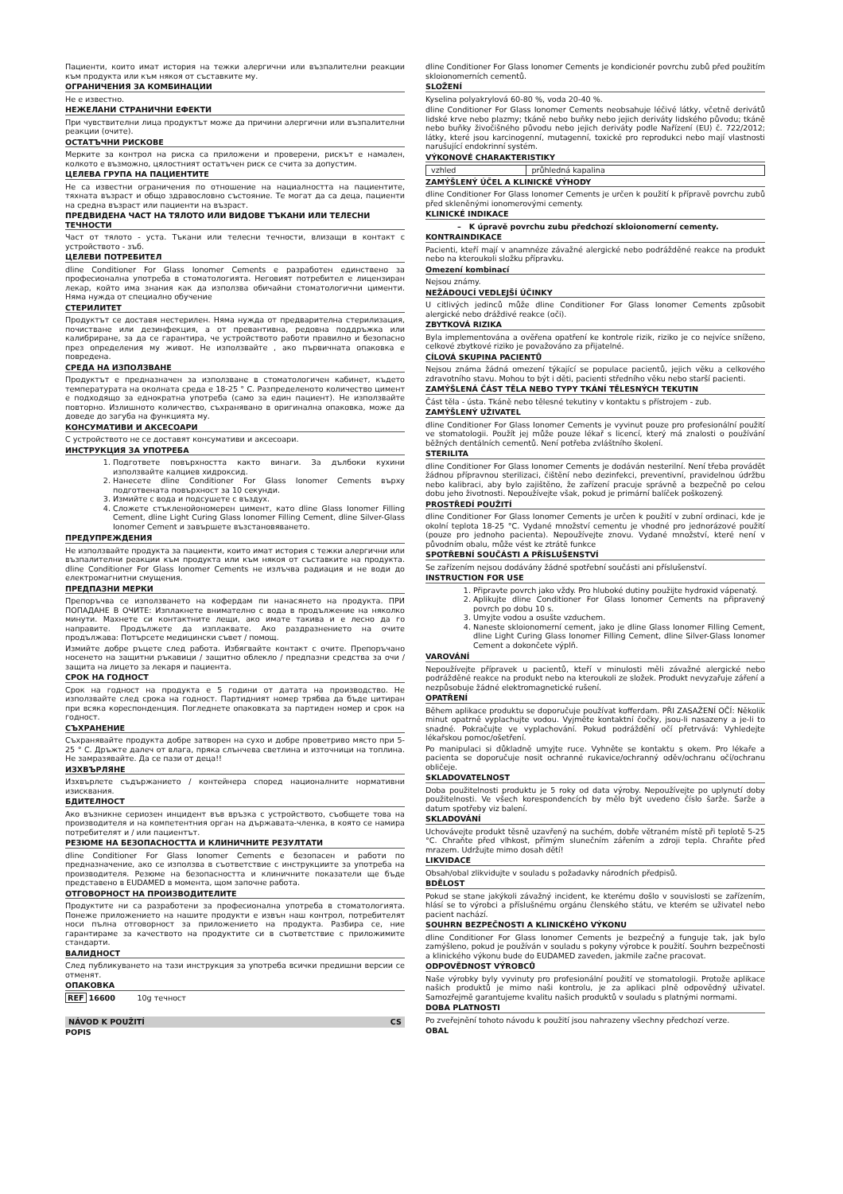Пациенти, които имат история на тежки алергични или възпалителни реакции към продукта или към някоя от съставките му.
ОГРАНИЧЕНИЯ ЗА КОМБИНАЦИИ
Не е известно.
НЕЖЕЛАНИ СТРАНИЧНИ ЕФЕКТИ
При чувствителни лица продуктът може да причини алергични или възпалителни реакции (очите).
ОСТАТЪЧНИ РИСКОВЕ
Мерките за контрол на риска са приложени и проверени, рискът е намален, колкото е възможно, цялостният остатъчен риск се счита за допустим.
ЦЕЛЕВА ГРУПА НА ПАЦИЕНТИТЕ
Не са известни ограничения по отношение на нациалността на пациентите, тяхната възраст и общо здравословно състояние. Те могат да са деца, пациенти на средна възраст или пациенти на възраст.
ПРЕДВИДЕНА ЧАСТ НА ТЯЛОТО ИЛИ ВИДОВЕ ТЪКАНИ ИЛИ ТЕЛЕСНИ ТЕЧНОСТИ
Част от тялото - уста. Тъкани или телесни течности, влизащи в контакт с устройството - зъб.
ЦЕЛЕВИ ПОТРЕБИТЕЛ
dline Conditioner For Glass Ionomer Cements е разработен единствено за професионална употреба в стоматологията. Неговият потребител е лицензиран лекар, който има знания как да използва обичайни стоматологични цименти. Няма нужда от специално обучение
СТЕРИЛИТЕТ
Продуктът се доставя нестерилен. Няма нужда от предварителна стерилизация, почистване или дезинфекция, а от превантивна, редовна поддръжка или калибриране, за да се гарантира, че устройството работи правилно и безопасно през определения му живот. Не използвайте , ако първичната опаковка е повредена.
СРЕДА НА ИЗПОЛЗВАНЕ
Продуктът е предназначен за използване в стоматологичен кабинет, където температурата на околната среда е 18-25 ° C. Разпределеното количество цимент е подходящо за еднократна употреба (само за един пациент). Не използвайте повторно. Излишното количество, съхранявано в оригинална опаковка, може да доведе до загуба на функцията му.
КОНСУМАТИВИ И АКСЕСОАРИ
С устройството не се доставят консумативи и аксесоари.
ИНСТРУКЦИЯ ЗА УПОТРЕБА
1. Подгответе повърхността както винаги. За дълбоки кухини използвайте калциев хидроксид.
2. Нанесете dline Conditioner For Glass Ionomer Cements върху подготвената повърхност за 10 секунди.
3. Измийте с вода и подсушете с въздух.
4. Сложете стъкленойономерен цимент, като dline Glass Ionomer Filling Cement, dline Light Curing Glass Ionomer Filling Cement, dline Silver-Glass Ionomer Cement и завършете възстановяването.
ПРЕДУПРЕЖДЕНИЯ
Не използвайте продукта за пациенти, които имат история с тежки алергични или възпалителни реакции към продукта или към някоя от съставките на продукта. dline Conditioner For Glass Ionomer Cements не излъчва радиация и не води до електромагнитни смущения.
ПРЕДПАЗНИ МЕРКИ
Препоръчва се използването на кофердам пи нанасянето на продукта. ПРИ ПОПАДАНЕ В ОЧИТЕ: Изплакнете внимателно с вода в продължение на няколко минути. Махнете си контактните лещи, ако имате такива и е лесно да го направите. Продължете да изплаквате. Ако раздразнението на очите продължава: Потърсете медицински съвет / помощ.
Измийте добре ръцете след работа. Избягвайте контакт с очите. Препоръчано носенето на защитни ръкавици / защитно облекло / предпазни средства за очи / защита на лицето за лекаря и пациента.
СРОК НА ГОДНОСТ
Срок на годност на продукта е 5 години от датата на производство. Не използвайте след срока на годност. Партидният номер трябва да бъде цитиран при всяка кореспонденция. Погледнете опаковката за партиден номер и срок на годност.
СЪХРАНЕНИЕ
Съхранявайте продукта добре затворен на сухо и добре проветриво място при 5-25 ° C. Дръжте далеч от влага, пряка слънчева светлина и източници на топлина. Не замразявайте. Да се пази от деца!!
ИЗХВЪРЛЯНЕ
Изхвърлете съдържанието / контейнера според националните нормативни изисквания.
БДИТЕЛНОСТ
Ако възникне сериозен инцидент във връзка с устройството, съобщете това на производителя и на компетентния орган на държавата-членка, в която се намира потребителят и / или пациентът.
РЕЗЮМЕ НА БЕЗОПАСНОСТТА И КЛИНИЧНИТЕ РЕЗУЛТАТИ
dline Conditioner For Glass Ionomer Cements е безопасен и работи по предназначение, ако се използва в съответствие с инструкциите за употреба на производителя. Резюме на безопасността и клиничните показатели ще бъде представено в EUDAMED в момента, щом започне работа.
ОТГОВОРНОСТ НА ПРОИЗВОДИТЕЛИТЕ
Продуктите ни са разработени за професионална употреба в стоматологията. Понеже приложението на нашите продукти е извън наш контрол, потребителят носи пълна отговорност за приложението на продукта. Разбира се, ние гарантираме за качеството на продуктите си в съответствие с приложимите стандарти.
ВАЛИДНОСТ
След публикуването на тази инструкция за употреба всички предишни версии се отменят.
ОПАКОВКА
REF 16600 10g течност
NÁVOD K POUŽITÍ CS
POPIS
dline Conditioner For Glass Ionomer Cements je kondicionér povrchu zubů před použitím skloionomerních cementů.
SLOŽENÍ
Kyselina polyakrylová 60-80 %, voda 20-40 %.
dline Conditioner For Glass Ionomer Cements neobsahuje léčivé látky, včetně derivátů lidské krve nebo plazmy; tkáně nebo buňky nebo jejich deriváty lidského původu; tkáně nebo buňky živočišného původu nebo jejich deriváty podle Nařízení (EU) č. 722/2012; látky, které jsou karcinogenní, mutagenní, toxické pro reprodukci nebo mají vlastnosti narušující endokrinní systém.
VÝKONOVÉ CHARAKTERISTIKY
| vzhled | průhledná kapalina |
ZAMÝŠLENÝ ÚČEL A KLINICKÉ VÝHODY
dline Conditioner For Glass Ionomer Cements je určen k použití k přípravě povrchu zubů před skleněnými ionomerovými cementy.
KLINICKÉ INDIKACE
– K úpravě povrchu zubu předchozí skloionomerní cementy.
KONTRAINDIKACE
Pacienti, kteří mají v anamnéze závažné alergické nebo podrážděné reakce na produkt nebo na kteroukoli složku přípravku.
Omezení kombinací
Nejsou známy.
NEŽÁDOUCÍ VEDLEJŠÍ ÚČINKY
U citlivých jedinců může dline Conditioner For Glass Ionomer Cements způsobit alergické nebo dráždivé reakce (oči).
ZBYTKOVÁ RIZIKA
Byla implementována a ověřena opatření ke kontrole rizik, riziko je co nejvíce sníženo, celkové zbytkové riziko je považováno za přijatelné.
CÍLOVÁ SKUPINA PACIENTŮ
Nejsou známa žádná omezení týkající se populace pacientů, jejich věku a celkového zdravotního stavu. Mohou to být i děti, pacienti středního věku nebo starší pacienti.
ZAMÝŠLENÁ ČÁST TĚLA NEBO TYPY TKÁNÍ TĚLESNÝCH TEKUTIN
Část těla - ústa. Tkáně nebo tělesné tekutiny v kontaktu s přístrojem - zub.
ZAMÝŠLENÝ UŽIVATEL
dline Conditioner For Glass Ionomer Cements je vyvinut pouze pro profesionální použití ve stomatologii. Použít jej může pouze lékař s licencí, který má znalosti o používání běžných dentálních cementů. Není potřeba zvláštního školení.
STERILITA
dline Conditioner For Glass Ionomer Cements je dodáván nesterilní. Není třeba provádět žádnou přípravnou sterilizaci, čištění nebo dezinfekci, preventivní, pravidelnou údržbu nebo kalibraci, aby bylo zajištěno, že zařízení pracuje správně a bezpečně po celou dobu jeho životnosti. Nepoužívejte však, pokud je primární balíček poškozený.
PROSTŘEDÍ POUŽITÍ
dline Conditioner For Glass Ionomer Cements je určen k použití v zubní ordinaci, kde je okolní teplota 18-25 °C. Vydané množství cementu je vhodné pro jednorázové použití (pouze pro jednoho pacienta). Nepoužívejte znovu. Vydané množství, které není v původním obalu, může vést ke ztrátě funkce
SPOTŘEBNÍ SOUČÁSTI A PŘÍSLUŠENSTVÍ
Se zařízením nejsou dodávány žádné spotřební součásti ani příslušenství.
INSTRUCTION FOR USE
1. Připravte povrch jako vždy. Pro hluboké dutiny použijte hydroxid vápenatý.
2. Aplikujte dline Conditioner For Glass Ionomer Cements na připravený povrch po dobu 10 s.
3. Umyjte vodou a osušte vzduchem.
4. Naneste skloionomerní cement, jako je dline Glass Ionomer Filling Cement, dline Light Curing Glass Ionomer Filling Cement, dline Silver-Glass Ionomer Cement a dokončete výplň.
VAROVÁNÍ
Nepoužívejte přípravek u pacientů, kteří v minulosti měli závažné alergické nebo podrážděné reakce na produkt nebo na kteroukoli ze složek. Produkt nevyzařuje záření a nezpůsobuje žádné elektromagnetické rušení.
OPATŘENÍ
Během aplikace produktu se doporučuje používat kofferdam. PŘI ZASAŽENÍ OČÍ: Několik minut opatrně vyplachujte vodou. Vyjměte kontaktní čočky, jsou-li nasazeny a je-li to snadné. Pokračujte ve vyplachování. Pokud podráždění očí přetrvává: Vyhledejte lékařskou pomoc/ošetření.
Po manipulaci si důkladně umyjte ruce. Vyhněte se kontaktu s okem. Pro lékaře a pacienta se doporučuje nosit ochranné rukavice/ochranný oděv/ochranu očí/ochranu obličeje.
SKLADOVATELNOST
Doba použitelnosti produktu je 5 roky od data výroby. Nepoužívejte po uplynutí doby použitelnosti. Ve všech korespondencích by mělo být uvedeno číslo šarže. Šarže a datum spotřeby viz balení.
SKLADOVÁNÍ
Uchovávejte produkt těsně uzavřený na suchém, dobře větraném místě při teplotě 5-25 °C. Chraňte před vlhkost, přímým slunečním zářením a zdroji tepla. Chraňte před mrazem. Udržujte mimo dosah dětí!
LIKVIDACE
Obsah/obal zlikvidujte v souladu s požadavky národních předpisů.
BDĚLOST
Pokud se stane jakýkoli závažný incident, ke kterému došlo v souvislosti se zařízením, hlásí se to výrobci a příslušnému orgánu členského státu, ve kterém se uživatel nebo pacient nachází.
SOUHRN BEZPEČNOSTI A KLINICKÉHO VÝKONU
dline Conditioner For Glass Ionomer Cements je bezpečný a funguje tak, jak bylo zamýšleno, pokud je používán v souladu s pokyny výrobce k použití. Souhrn bezpečnosti a klinického výkonu bude do EUDAMED zaveden, jakmile začne pracovat.
ODPOVĚDNOST VÝROBCŮ
Naše výrobky byly vyvinuty pro profesionální použití ve stomatologii. Protože aplikace našich produktů je mimo naši kontrolu, je za aplikaci plně odpovědný uživatel. Samozřejmě garantujeme kvalitu našich produktů v souladu s platnými normami.
DOBA PLATNOSTI
Po zveřejnění tohoto návodu k použití jsou nahrazeny všechny předchozí verze.
OBAL